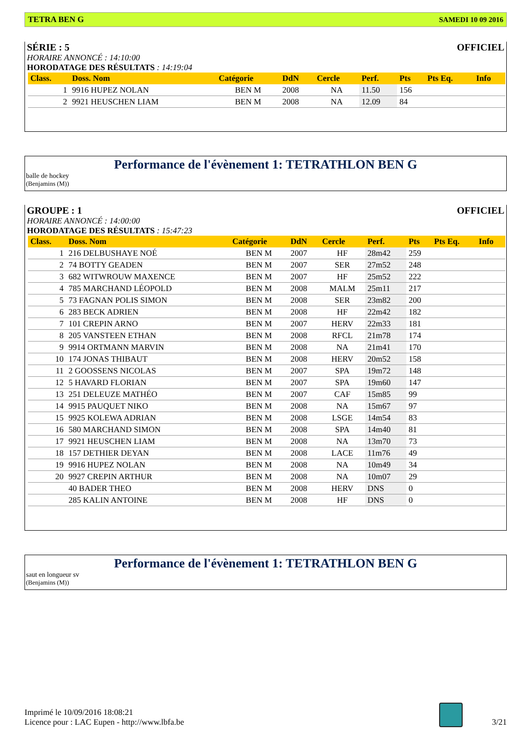TETRA BEN G SAMEDI 10 09 2016
SÉRIE : 5 OFFICIEL
HORAIRE ANNONCÉ : 14:10:00
HORODATAGE DES RÉSULTATS : 14:19:04
| Class. | Doss. Nom | Catégorie | DdN | Cercle | Perf. | Pts | Pts Eq. | Info |
| --- | --- | --- | --- | --- | --- | --- | --- | --- |
| 1 | 9916 HUPEZ NOLAN | BEN M | 2008 | NA | 11.50 | 156 | | |
| 2 | 9921 HEUSCHEN LIAM | BEN M | 2008 | NA | 12.09 | 84 | | |
Performance de l'évènement 1: TETRATHLON BEN G
balle de hockey
(Benjamins (M))
GROUPE : 1 OFFICIEL
HORAIRE ANNONCÉ : 14:00:00
HORODATAGE DES RÉSULTATS : 15:47:23
| Class. | Doss. Nom | Catégorie | DdN | Cercle | Perf. | Pts | Pts Eq. | Info |
| --- | --- | --- | --- | --- | --- | --- | --- | --- |
| 1 | 216 DELBUSHAYE NOÉ | BEN M | 2007 | HF | 28m42 | 259 | | |
| 2 | 74 BOTTY GEADEN | BEN M | 2007 | SER | 27m52 | 248 | | |
| 3 | 682 WITWROUW MAXENCE | BEN M | 2007 | HF | 25m52 | 222 | | |
| 4 | 785 MARCHAND LÉOPOLD | BEN M | 2008 | MALM | 25m11 | 217 | | |
| 5 | 73 FAGNAN POLIS SIMON | BEN M | 2008 | SER | 23m82 | 200 | | |
| 6 | 283 BECK ADRIEN | BEN M | 2008 | HF | 22m42 | 182 | | |
| 7 | 101 CREPIN ARNO | BEN M | 2007 | HERV | 22m33 | 181 | | |
| 8 | 205 VANSTEEN ETHAN | BEN M | 2008 | RFCL | 21m78 | 174 | | |
| 9 | 9914 ORTMANN MARVIN | BEN M | 2008 | NA | 21m41 | 170 | | |
| 10 | 174 JONAS THIBAUT | BEN M | 2008 | HERV | 20m52 | 158 | | |
| 11 | 2 GOOSSENS NICOLAS | BEN M | 2007 | SPA | 19m72 | 148 | | |
| 12 | 5 HAVARD FLORIAN | BEN M | 2007 | SPA | 19m60 | 147 | | |
| 13 | 251 DELEUZE MATHÉO | BEN M | 2007 | CAF | 15m85 | 99 | | |
| 14 | 9915 PAUQUET NIKO | BEN M | 2008 | NA | 15m67 | 97 | | |
| 15 | 9925 KOLEWA ADRIAN | BEN M | 2008 | LSGE | 14m54 | 83 | | |
| 16 | 580 MARCHAND SIMON | BEN M | 2008 | SPA | 14m40 | 81 | | |
| 17 | 9921 HEUSCHEN LIAM | BEN M | 2008 | NA | 13m70 | 73 | | |
| 18 | 157 DETHIER DEYAN | BEN M | 2008 | LACE | 11m76 | 49 | | |
| 19 | 9916 HUPEZ NOLAN | BEN M | 2008 | NA | 10m49 | 34 | | |
| 20 | 9927 CREPIN ARTHUR | BEN M | 2008 | NA | 10m07 | 29 | | |
| | 40 BADER THEO | BEN M | 2008 | HERV | DNS | 0 | | |
| | 285 KALIN ANTOINE | BEN M | 2008 | HF | DNS | 0 | | |
Performance de l'évènement 1: TETRATHLON BEN G
saut en longueur sv
(Benjamins (M))
Imprimé le 10/09/2016 18:08:21
Licence pour : LAC Eupen - http://www.lbfa.be
3/21